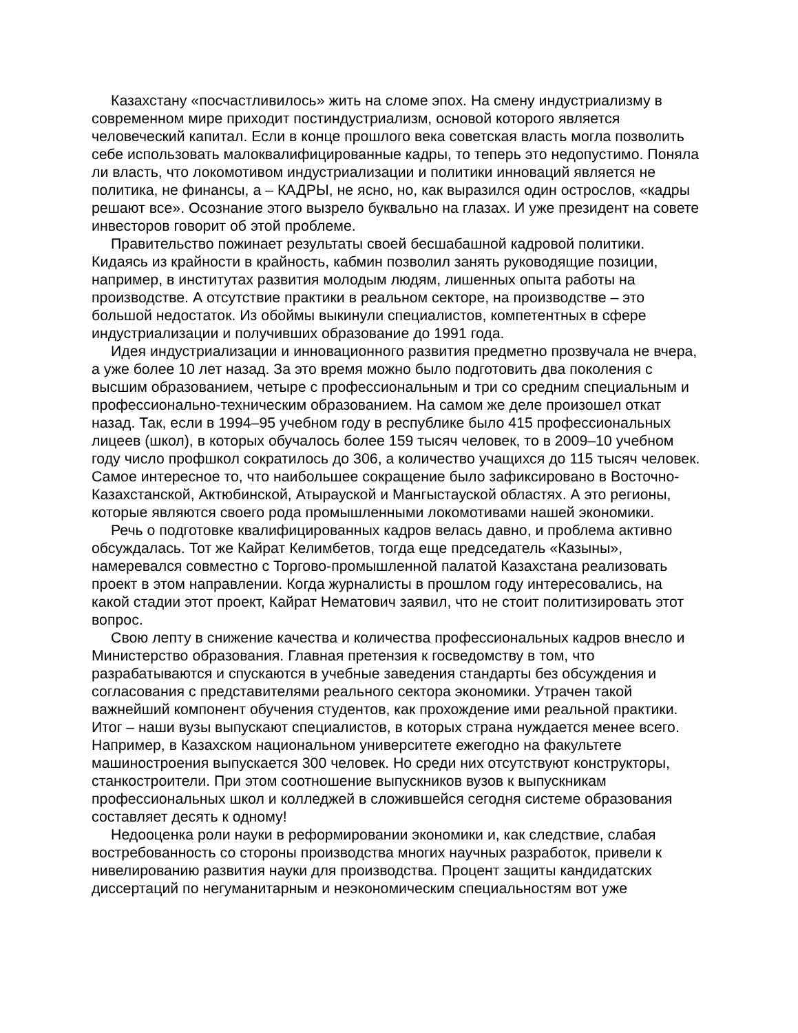Казахстану «посчастливилось» жить на сломе эпох. На смену индустриализму в современном мире приходит постиндустриализм, основой которого является человеческий капитал. Если в конце прошлого века советская власть могла позволить себе использовать малоквалифицированные кадры, то теперь это недопустимо. Поняла ли власть, что локомотивом индустриализации и политики инноваций является не политика, не финансы, а – КАДРЫ, не ясно, но, как выразился один острослов, «кадры решают все». Осознание этого вызрело буквально на глазах. И уже президент на совете инвесторов говорит об этой проблеме.
Правительство пожинает результаты своей бесшабашной кадровой политики. Кидаясь из крайности в крайность, кабмин позволил занять руководящие позиции, например, в институтах развития молодым людям, лишенных опыта работы на производстве. А отсутствие практики в реальном секторе, на производстве – это большой недостаток. Из обоймы выкинули специалистов, компетентных в сфере индустриализации и получивших образование до 1991 года.
Идея индустриализации и инновационного развития предметно прозвучала не вчера, а уже более 10 лет назад. За это время можно было подготовить два поколения с высшим образованием, четыре с профессиональным и три со средним специальным и профессионально-техническим образованием. На самом же деле произошел откат назад. Так, если в 1994–95 учебном году в республике было 415 профессиональных лицеев (школ), в которых обучалось более 159 тысяч человек, то в 2009–10 учебном году число профшкол сократилось до 306, а количество учащихся до 115 тысяч человек. Самое интересное то, что наибольшее сокращение было зафиксировано в Восточно-Казахстанской, Актюбинской, Атырауской и Мангыстауской областях. А это регионы, которые являются своего рода промышленными локомотивами нашей экономики.
Речь о подготовке квалифицированных кадров велась давно, и проблема активно обсуждалась. Тот же Кайрат Келимбетов, тогда еще председатель «Казыны», намеревался совместно с Торгово-промышленной палатой Казахстана реализовать проект в этом направлении. Когда журналисты в прошлом году интересовались, на какой стадии этот проект, Кайрат Нематович заявил, что не стоит политизировать этот вопрос.
Свою лепту в снижение качества и количества профессиональных кадров внесло и Министерство образования. Главная претензия к госведомству в том, что разрабатываются и спускаются в учебные заведения стандарты без обсуждения и согласования с представителями реального сектора экономики. Утрачен такой важнейший компонент обучения студентов, как прохождение ими реальной практики. Итог – наши вузы выпускают специалистов, в которых страна нуждается менее всего. Например, в Казахском национальном университете ежегодно на факультете машиностроения выпускается 300 человек. Но среди них отсутствуют конструкторы, станкостроители. При этом соотношение выпускников вузов к выпускникам профессиональных школ и колледжей в сложившейся сегодня системе образования составляет десять к одному!
Недооценка роли науки в реформировании экономики и, как следствие, слабая востребованность со стороны производства многих научных разработок, привели к нивелированию развития науки для производства. Процент защиты кандидатских диссертаций по негуманитарным и неэкономическим специальностям вот уже